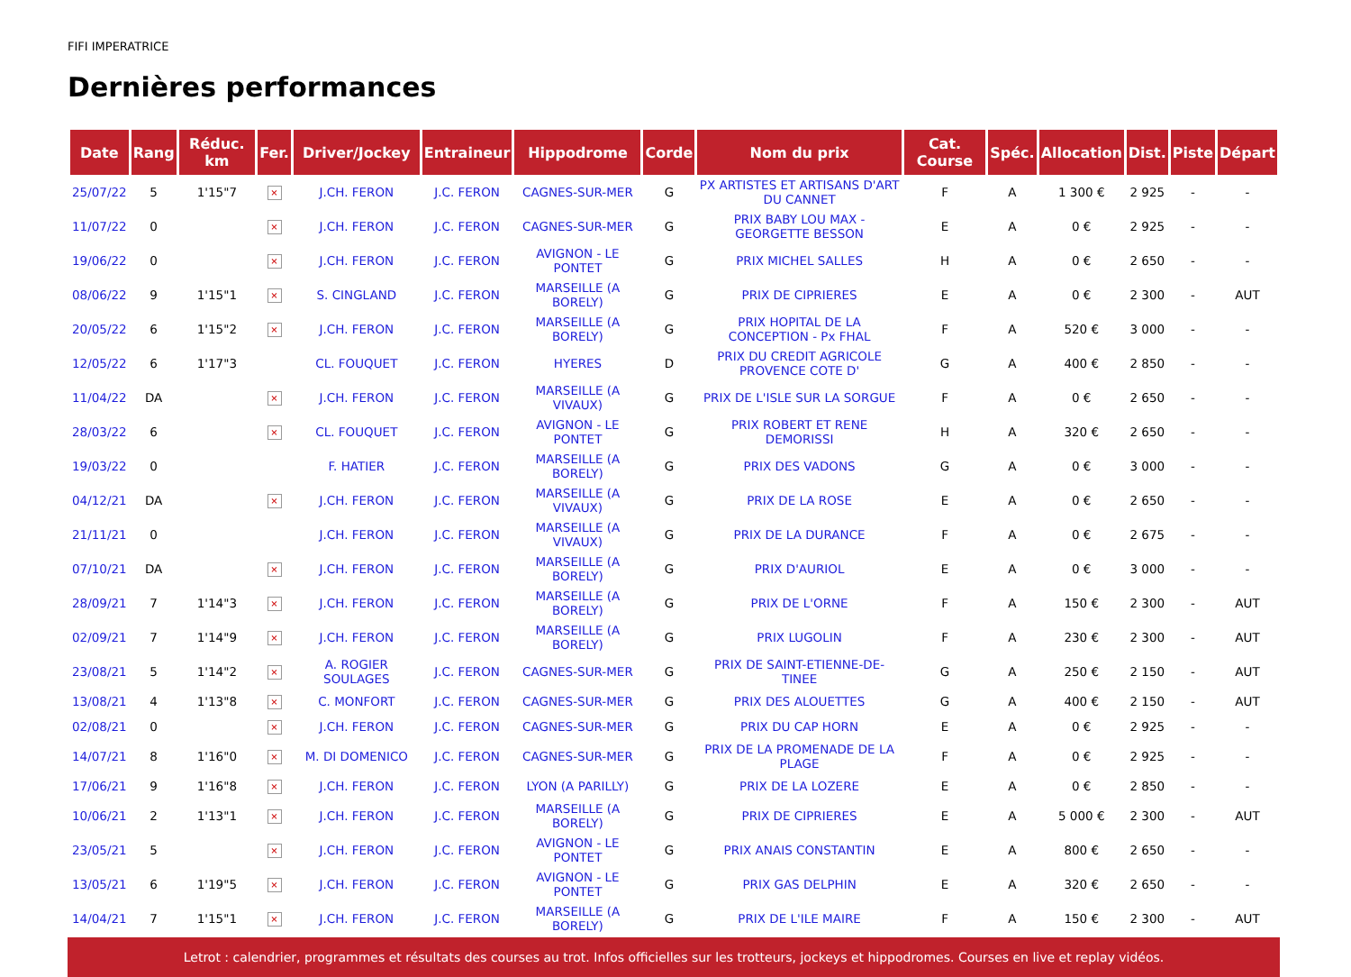FIFI IMPERATRICE
Dernières performances
| Date | Rang | Réduc. km | Fer. | Driver/Jockey | Entraineur | Hippodrome | Corde | Nom du prix | Cat. Course | Spéc. | Allocation | Dist. | Piste | Départ |
| --- | --- | --- | --- | --- | --- | --- | --- | --- | --- | --- | --- | --- | --- | --- |
| 25/07/22 | 5 | 1'15"7 | × | J.CH. FERON | J.C. FERON | CAGNES-SUR-MER | G | PX ARTISTES ET ARTISANS D'ART DU CANNET | F | A | 1 300 € | 2 925 | - | - |
| 11/07/22 | 0 | | × | J.CH. FERON | J.C. FERON | CAGNES-SUR-MER | G | PRIX BABY LOU MAX - GEORGETTE BESSON | E | A | 0 € | 2 925 | - | - |
| 19/06/22 | 0 | | × | J.CH. FERON | J.C. FERON | AVIGNON - LE PONTET | G | PRIX MICHEL SALLES | H | A | 0 € | 2 650 | - | - |
| 08/06/22 | 9 | 1'15"1 | × | S. CINGLAND | J.C. FERON | MARSEILLE (A BORELY) | G | PRIX DE CIPRIERES | E | A | 0 € | 2 300 | - | AUT |
| 20/05/22 | 6 | 1'15"2 | × | J.CH. FERON | J.C. FERON | MARSEILLE (A BORELY) | G | PRIX HOPITAL DE LA CONCEPTION - Px FHAL | F | A | 520 € | 3 000 | - | - |
| 12/05/22 | 6 | 1'17"3 | | CL. FOUQUET | J.C. FERON | HYERES | D | PRIX DU CREDIT AGRICOLE PROVENCE COTE D' | G | A | 400 € | 2 850 | - | - |
| 11/04/22 | DA | | × | J.CH. FERON | J.C. FERON | MARSEILLE (A VIVAUX) | G | PRIX DE L'ISLE SUR LA SORGUE | F | A | 0 € | 2 650 | - | - |
| 28/03/22 | 6 | | × | CL. FOUQUET | J.C. FERON | AVIGNON - LE PONTET | G | PRIX ROBERT ET RENE DEMORISSI | H | A | 320 € | 2 650 | - | - |
| 19/03/22 | 0 | | | F. HATIER | J.C. FERON | MARSEILLE (A BORELY) | G | PRIX DES VADONS | G | A | 0 € | 3 000 | - | - |
| 04/12/21 | DA | | × | J.CH. FERON | J.C. FERON | MARSEILLE (A VIVAUX) | G | PRIX DE LA ROSE | E | A | 0 € | 2 650 | - | - |
| 21/11/21 | 0 | | | J.CH. FERON | J.C. FERON | MARSEILLE (A VIVAUX) | G | PRIX DE LA DURANCE | F | A | 0 € | 2 675 | - | - |
| 07/10/21 | DA | | × | J.CH. FERON | J.C. FERON | MARSEILLE (A BORELY) | G | PRIX D'AURIOL | E | A | 0 € | 3 000 | - | - |
| 28/09/21 | 7 | 1'14"3 | × | J.CH. FERON | J.C. FERON | MARSEILLE (A BORELY) | G | PRIX DE L'ORNE | F | A | 150 € | 2 300 | - | AUT |
| 02/09/21 | 7 | 1'14"9 | × | J.CH. FERON | J.C. FERON | MARSEILLE (A BORELY) | G | PRIX LUGOLIN | F | A | 230 € | 2 300 | - | AUT |
| 23/08/21 | 5 | 1'14"2 | × | A. ROGIER SOULAGES | J.C. FERON | CAGNES-SUR-MER | G | PRIX DE SAINT-ETIENNE-DE-TINEE | G | A | 250 € | 2 150 | - | AUT |
| 13/08/21 | 4 | 1'13"8 | × | C. MONFORT | J.C. FERON | CAGNES-SUR-MER | G | PRIX DES ALOUETTES | G | A | 400 € | 2 150 | - | AUT |
| 02/08/21 | 0 | | × | J.CH. FERON | J.C. FERON | CAGNES-SUR-MER | G | PRIX DU CAP HORN | E | A | 0 € | 2 925 | - | - |
| 14/07/21 | 8 | 1'16"0 | × | M. DI DOMENICO | J.C. FERON | CAGNES-SUR-MER | G | PRIX DE LA PROMENADE DE LA PLAGE | F | A | 0 € | 2 925 | - | - |
| 17/06/21 | 9 | 1'16"8 | × | J.CH. FERON | J.C. FERON | LYON (A PARILLY) | G | PRIX DE LA LOZERE | E | A | 0 € | 2 850 | - | - |
| 10/06/21 | 2 | 1'13"1 | × | J.CH. FERON | J.C. FERON | MARSEILLE (A BORELY) | G | PRIX DE CIPRIERES | E | A | 5 000 € | 2 300 | - | AUT |
| 23/05/21 | 5 | | × | J.CH. FERON | J.C. FERON | AVIGNON - LE PONTET | G | PRIX ANAIS CONSTANTIN | E | A | 800 € | 2 650 | - | - |
| 13/05/21 | 6 | 1'19"5 | × | J.CH. FERON | J.C. FERON | AVIGNON - LE PONTET | G | PRIX GAS DELPHIN | E | A | 320 € | 2 650 | - | - |
| 14/04/21 | 7 | 1'15"1 | × | J.CH. FERON | J.C. FERON | MARSEILLE (A BORELY) | G | PRIX DE L'ILE MAIRE | F | A | 150 € | 2 300 | - | AUT |
Letrot : calendrier, programmes et résultats des courses au trot. Infos officielles sur les trotteurs, jockeys et hippodromes. Courses en live et replay vidéos.